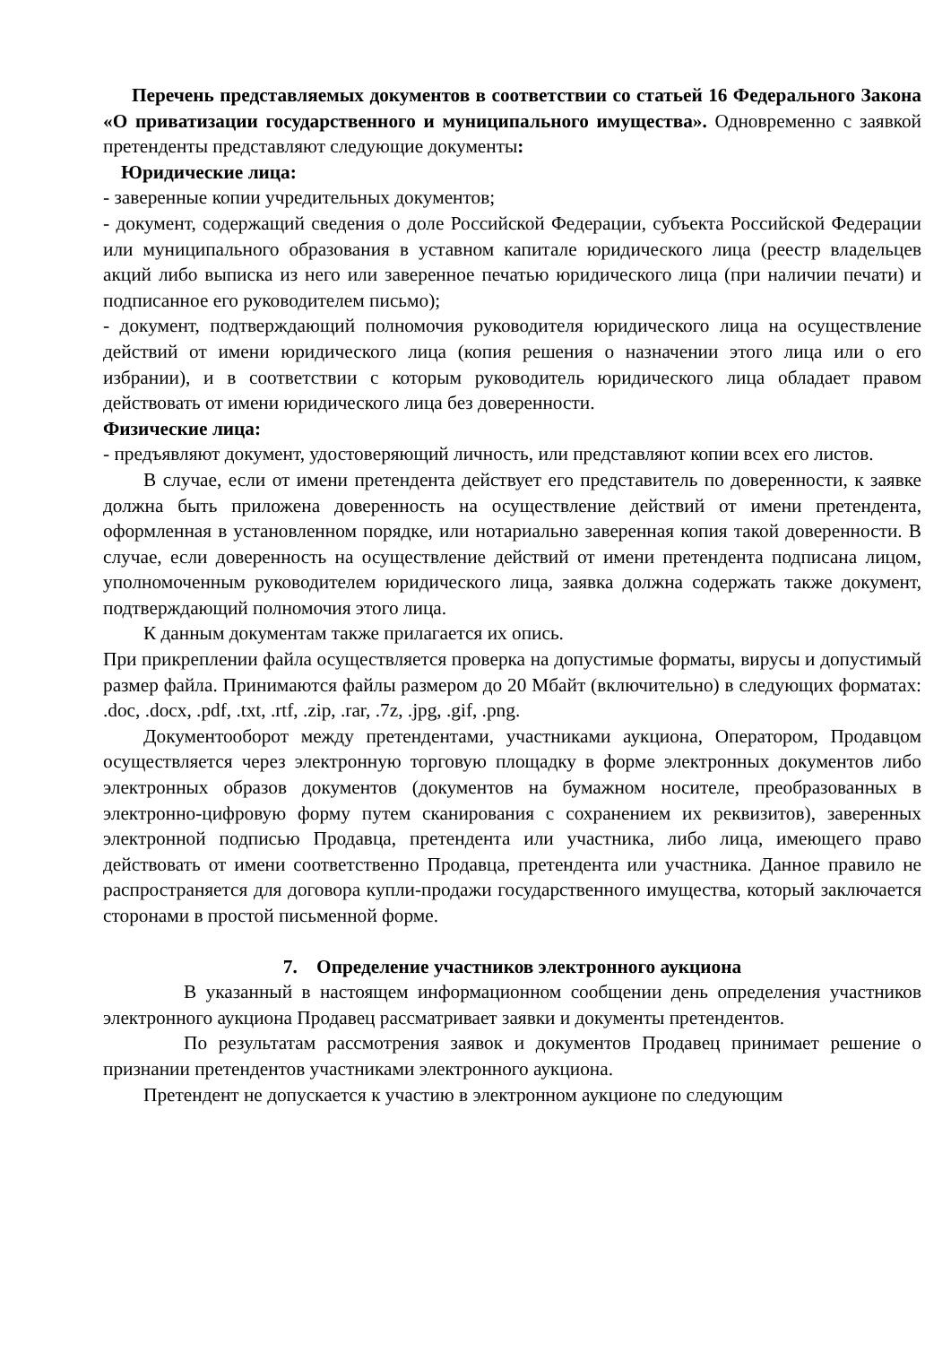Перечень представляемых документов в соответствии со статьей 16 Федерального Закона «О приватизации государственного и муниципального имущества». Одновременно с заявкой претенденты представляют следующие документы:
Юридические лица:
- заверенные копии учредительных документов;
- документ, содержащий сведения о доле Российской Федерации, субъекта Российской Федерации или муниципального образования в уставном капитале юридического лица (реестр владельцев акций либо выписка из него или заверенное печатью юридического лица (при наличии печати) и подписанное его руководителем письмо);
- документ, подтверждающий полномочия руководителя юридического лица на осуществление действий от имени юридического лица (копия решения о назначении этого лица или о его избрании), и в соответствии с которым руководитель юридического лица обладает правом действовать от имени юридического лица без доверенности.
Физические лица:
- предъявляют документ, удостоверяющий личность, или представляют копии всех его листов.
В случае, если от имени претендента действует его представитель по доверенности, к заявке должна быть приложена доверенность на осуществление действий от имени претендента, оформленная в установленном порядке, или нотариально заверенная копия такой доверенности. В случае, если доверенность на осуществление действий от имени претендента подписана лицом, уполномоченным руководителем юридического лица, заявка должна содержать также документ, подтверждающий полномочия этого лица.
К данным документам также прилагается их опись.
При прикреплении файла осуществляется проверка на допустимые форматы, вирусы и допустимый размер файла. Принимаются файлы размером до 20 Мбайт (включительно) в следующих форматах: .doc, .docx, .pdf, .txt, .rtf, .zip, .rar, .7z, .jpg, .gif, .png.
Документооборот между претендентами, участниками аукциона, Оператором, Продавцом осуществляется через электронную торговую площадку в форме электронных документов либо электронных образов документов (документов на бумажном носителе, преобразованных в электронно-цифровую форму путем сканирования с сохранением их реквизитов), заверенных электронной подписью Продавца, претендента или участника, либо лица, имеющего право действовать от имени соответственно Продавца, претендента или участника. Данное правило не распространяется для договора купли-продажи государственного имущества, который заключается сторонами в простой письменной форме.
7. Определение участников электронного аукциона
В указанный в настоящем информационном сообщении день определения участников электронного аукциона Продавец рассматривает заявки и документы претендентов.
По результатам рассмотрения заявок и документов Продавец принимает решение о признании претендентов участниками электронного аукциона.
Претендент не допускается к участию в электронном аукционе по следующим